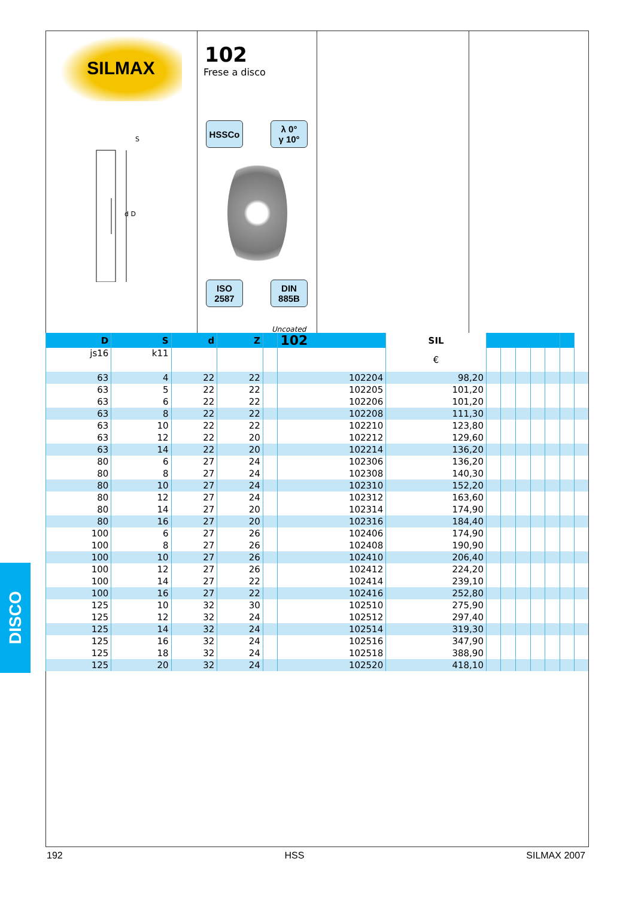SILMAX
S
d D
102
Frese a disco
HSSCo
λ 0°
γ 10°
ISO
2587
DIN
885B
Uncoated
| D | S | d | Z | | 102 | SIL | | | | | | | |
| --- | --- | --- | --- | --- | --- | --- | --- | --- | --- | --- | --- | --- | --- |
| js16 | k11 | | | | | € | | | | | | | |
| 63 | 4 | 22 | 22 | | 102204 | 98,20 | | | | | | | |
| 63 | 5 | 22 | 22 | | 102205 | 101,20 | | | | | | | |
| 63 | 6 | 22 | 22 | | 102206 | 101,20 | | | | | | | |
| 63 | 8 | 22 | 22 | | 102208 | 111,30 | | | | | | | |
| 63 | 10 | 22 | 22 | | 102210 | 123,80 | | | | | | | |
| 63 | 12 | 22 | 20 | | 102212 | 129,60 | | | | | | | |
| 63 | 14 | 22 | 20 | | 102214 | 136,20 | | | | | | | |
| 80 | 6 | 27 | 24 | | 102306 | 136,20 | | | | | | | |
| 80 | 8 | 27 | 24 | | 102308 | 140,30 | | | | | | | |
| 80 | 10 | 27 | 24 | | 102310 | 152,20 | | | | | | | |
| 80 | 12 | 27 | 24 | | 102312 | 163,60 | | | | | | | |
| 80 | 14 | 27 | 20 | | 102314 | 174,90 | | | | | | | |
| 80 | 16 | 27 | 20 | | 102316 | 184,40 | | | | | | | |
| 100 | 6 | 27 | 26 | | 102406 | 174,90 | | | | | | | |
| 100 | 8 | 27 | 26 | | 102408 | 190,90 | | | | | | | |
| 100 | 10 | 27 | 26 | | 102410 | 206,40 | | | | | | | |
| 100 | 12 | 27 | 26 | | 102412 | 224,20 | | | | | | | |
| 100 | 14 | 27 | 22 | | 102414 | 239,10 | | | | | | | |
| 100 | 16 | 27 | 22 | | 102416 | 252,80 | | | | | | | |
| 125 | 10 | 32 | 30 | | 102510 | 275,90 | | | | | | | |
| 125 | 12 | 32 | 24 | | 102512 | 297,40 | | | | | | | |
| 125 | 14 | 32 | 24 | | 102514 | 319,30 | | | | | | | |
| 125 | 16 | 32 | 24 | | 102516 | 347,90 | | | | | | | |
| 125 | 18 | 32 | 24 | | 102518 | 388,90 | | | | | | | |
| 125 | 20 | 32 | 24 | | 102520 | 418,10 | | | | | | | |
DISCO
192 HSS SILMAX 2007